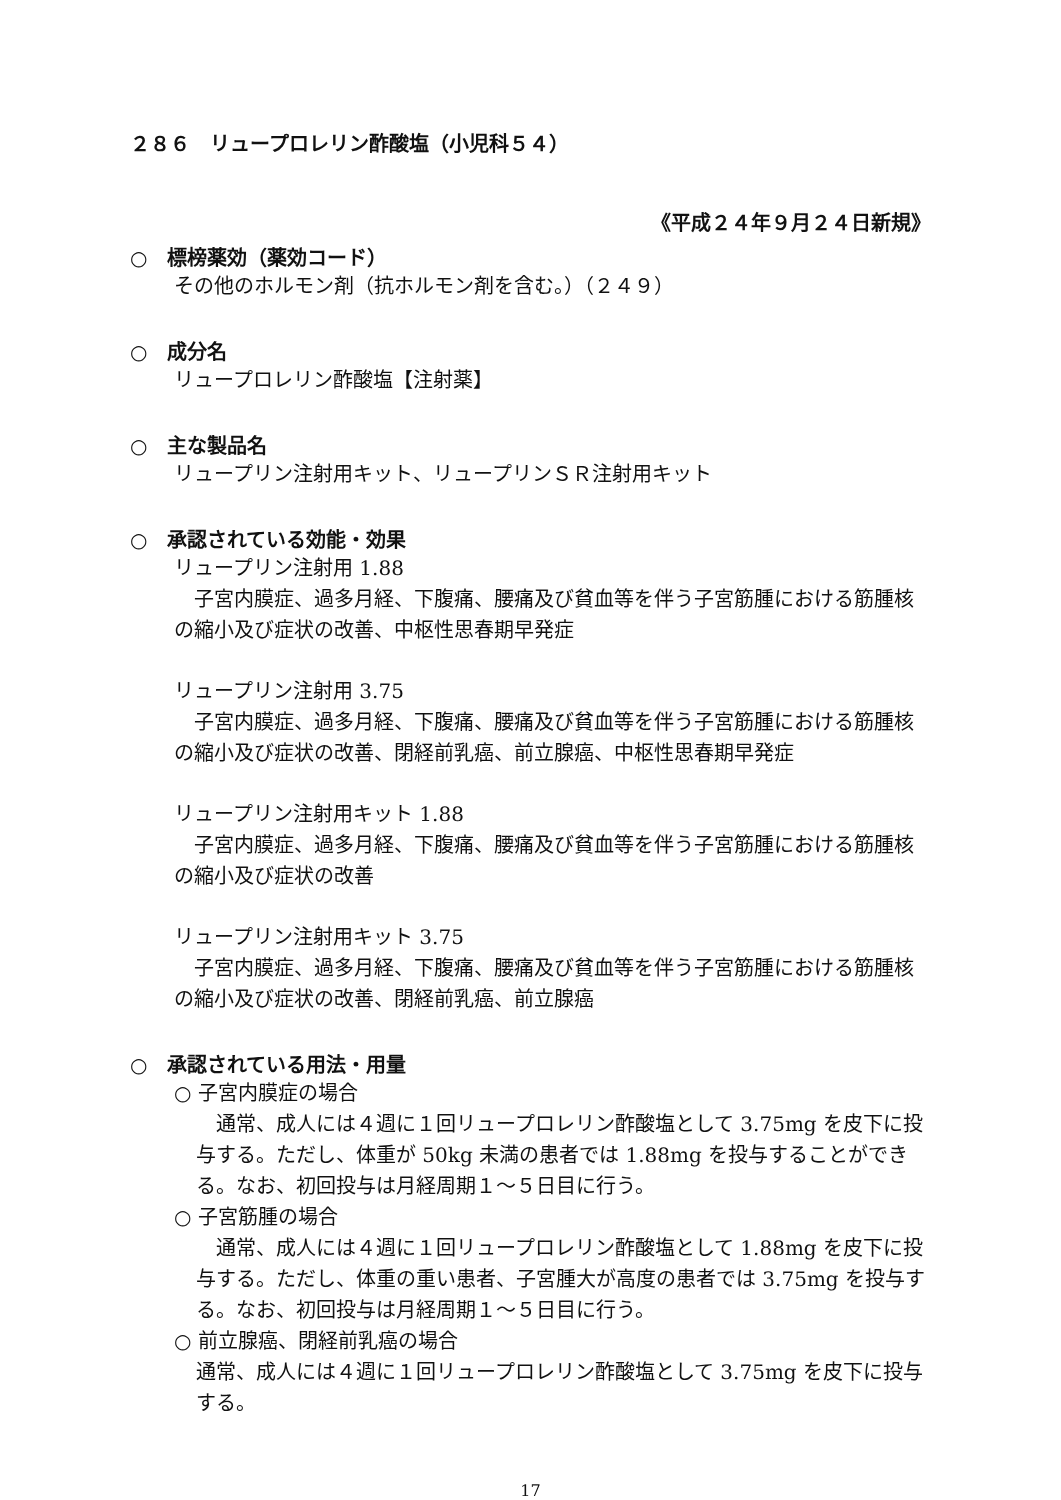２８６　リュープロレリン酢酸塩（小児科５４）
《平成２４年９月２４日新規》
○　標榜薬効（薬効コード）
その他のホルモン剤（抗ホルモン剤を含む。）（２４９）
○　成分名
リュープロレリン酢酸塩【注射薬】
○　主な製品名
リュープリン注射用キット、リュープリンＳＲ注射用キット
○　承認されている効能・効果
リュープリン注射用 1.88
　子宮内膜症、過多月経、下腹痛、腰痛及び貧血等を伴う子宮筋腫における筋腫核の縮小及び症状の改善、中枢性思春期早発症
リュープリン注射用 3.75
　子宮内膜症、過多月経、下腹痛、腰痛及び貧血等を伴う子宮筋腫における筋腫核の縮小及び症状の改善、閉経前乳癌、前立腺癌、中枢性思春期早発症
リュープリン注射用キット 1.88
　子宮内膜症、過多月経、下腹痛、腰痛及び貧血等を伴う子宮筋腫における筋腫核の縮小及び症状の改善
リュープリン注射用キット 3.75
　子宮内膜症、過多月経、下腹痛、腰痛及び貧血等を伴う子宮筋腫における筋腫核の縮小及び症状の改善、閉経前乳癌、前立腺癌
○　承認されている用法・用量
○ 子宮内膜症の場合
　通常、成人には４週に１回リュープロレリン酢酸塩として 3.75mg を皮下に投与する。ただし、体重が 50kg 未満の患者では 1.88mg を投与することができる。なお、初回投与は月経周期１～５日目に行う。
○ 子宮筋腫の場合
　通常、成人には４週に１回リュープロレリン酢酸塩として 1.88mg を皮下に投与する。ただし、体重の重い患者、子宮腫大が高度の患者では 3.75mg を投与する。なお、初回投与は月経周期１～５日目に行う。
○ 前立腺癌、閉経前乳癌の場合
通常、成人には４週に１回リュープロレリン酢酸塩として 3.75mg を皮下に投与する。
17